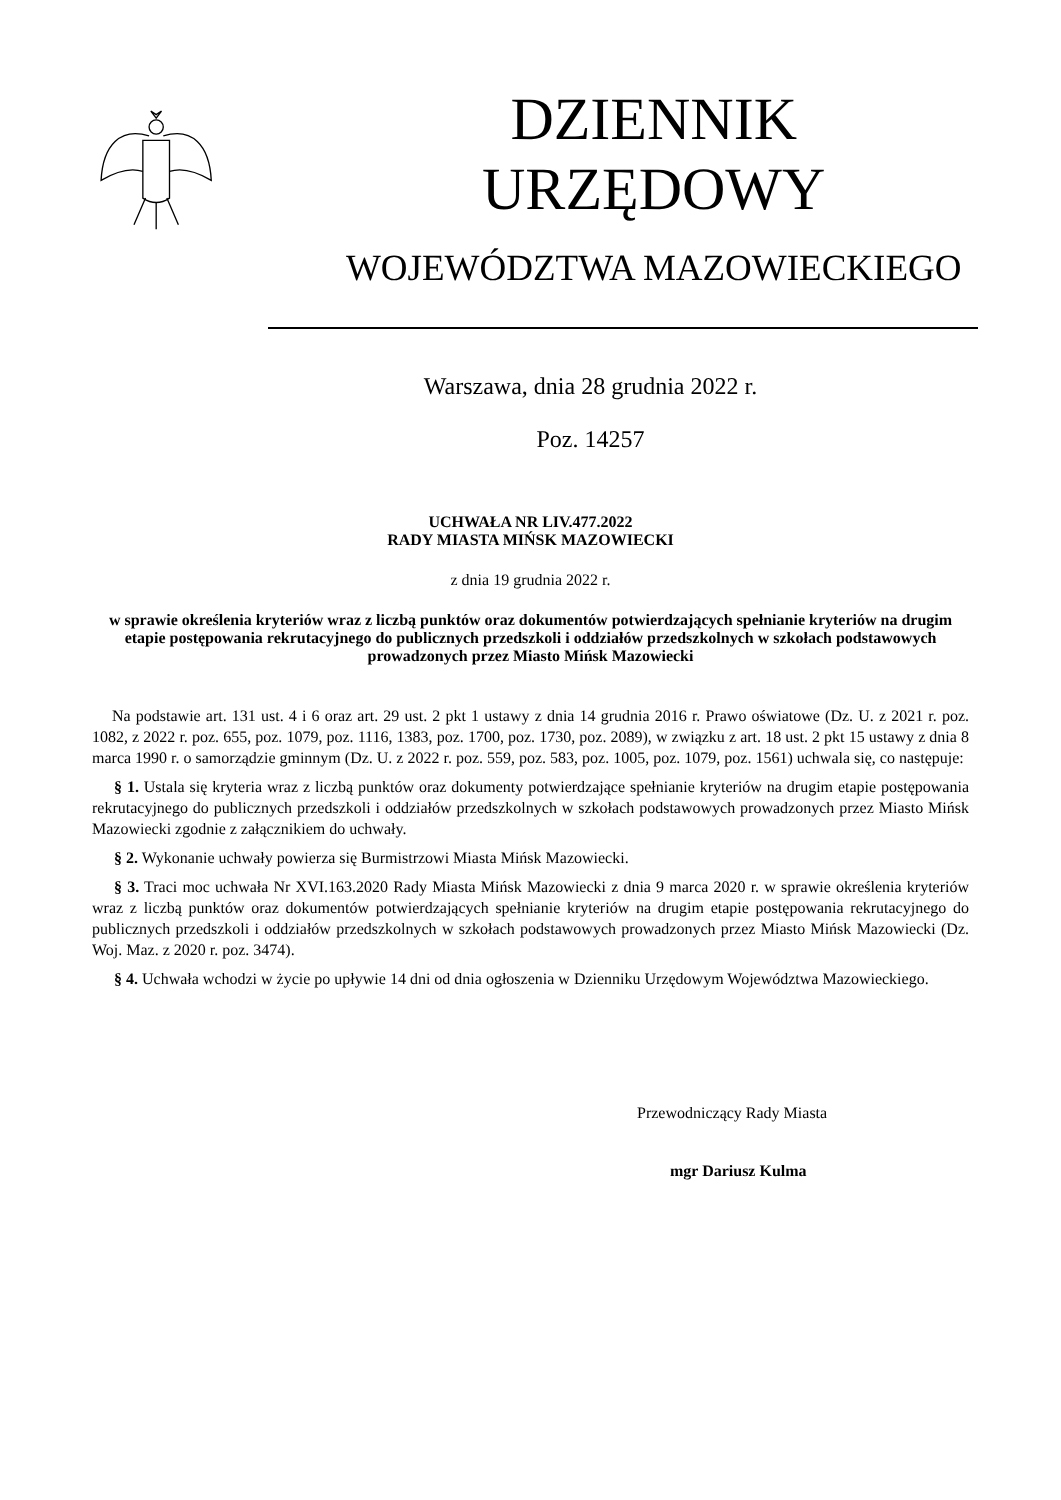DZIENNIK URZĘDOWY
WOJEWÓDZTWA MAZOWIECKIEGO
Warszawa, dnia 28 grudnia 2022 r.
Poz. 14257
UCHWAŁA NR LIV.477.2022
RADY MIASTA MIŃSK MAZOWIECKI
z dnia 19 grudnia 2022 r.
w sprawie określenia kryteriów wraz z liczbą punktów oraz dokumentów potwierdzających spełnianie kryteriów na drugim etapie postępowania rekrutacyjnego do publicznych przedszkoli i oddziałów przedszkolnych w szkołach podstawowych prowadzonych przez Miasto Mińsk Mazowiecki
Na podstawie art. 131 ust. 4 i 6 oraz art. 29 ust. 2 pkt 1 ustawy z dnia 14 grudnia 2016 r. Prawo oświatowe (Dz. U. z 2021 r. poz. 1082, z 2022 r. poz. 655, poz. 1079, poz. 1116, 1383, poz. 1700, poz. 1730, poz. 2089), w związku z art. 18 ust. 2 pkt 15 ustawy z dnia 8 marca 1990 r. o samorządzie gminnym (Dz. U. z 2022 r. poz. 559, poz. 583, poz. 1005, poz. 1079, poz. 1561) uchwala się, co następuje:
§ 1. Ustala się kryteria wraz z liczbą punktów oraz dokumenty potwierdzające spełnianie kryteriów na drugim etapie postępowania rekrutacyjnego do publicznych przedszkoli i oddziałów przedszkolnych w szkołach podstawowych prowadzonych przez Miasto Mińsk Mazowiecki zgodnie z załącznikiem do uchwały.
§ 2. Wykonanie uchwały powierza się Burmistrzowi Miasta Mińsk Mazowiecki.
§ 3. Traci moc uchwała Nr XVI.163.2020 Rady Miasta Mińsk Mazowiecki z dnia 9 marca 2020 r. w sprawie określenia kryteriów wraz z liczbą punktów oraz dokumentów potwierdzających spełnianie kryteriów na drugim etapie postępowania rekrutacyjnego do publicznych przedszkoli i oddziałów przedszkolnych w szkołach podstawowych prowadzonych przez Miasto Mińsk Mazowiecki (Dz. Woj. Maz. z 2020 r. poz. 3474).
§ 4. Uchwała wchodzi w życie po upływie 14 dni od dnia ogłoszenia w Dzienniku Urzędowym Województwa Mazowieckiego.
Przewodniczący Rady Miasta
mgr Dariusz Kulma